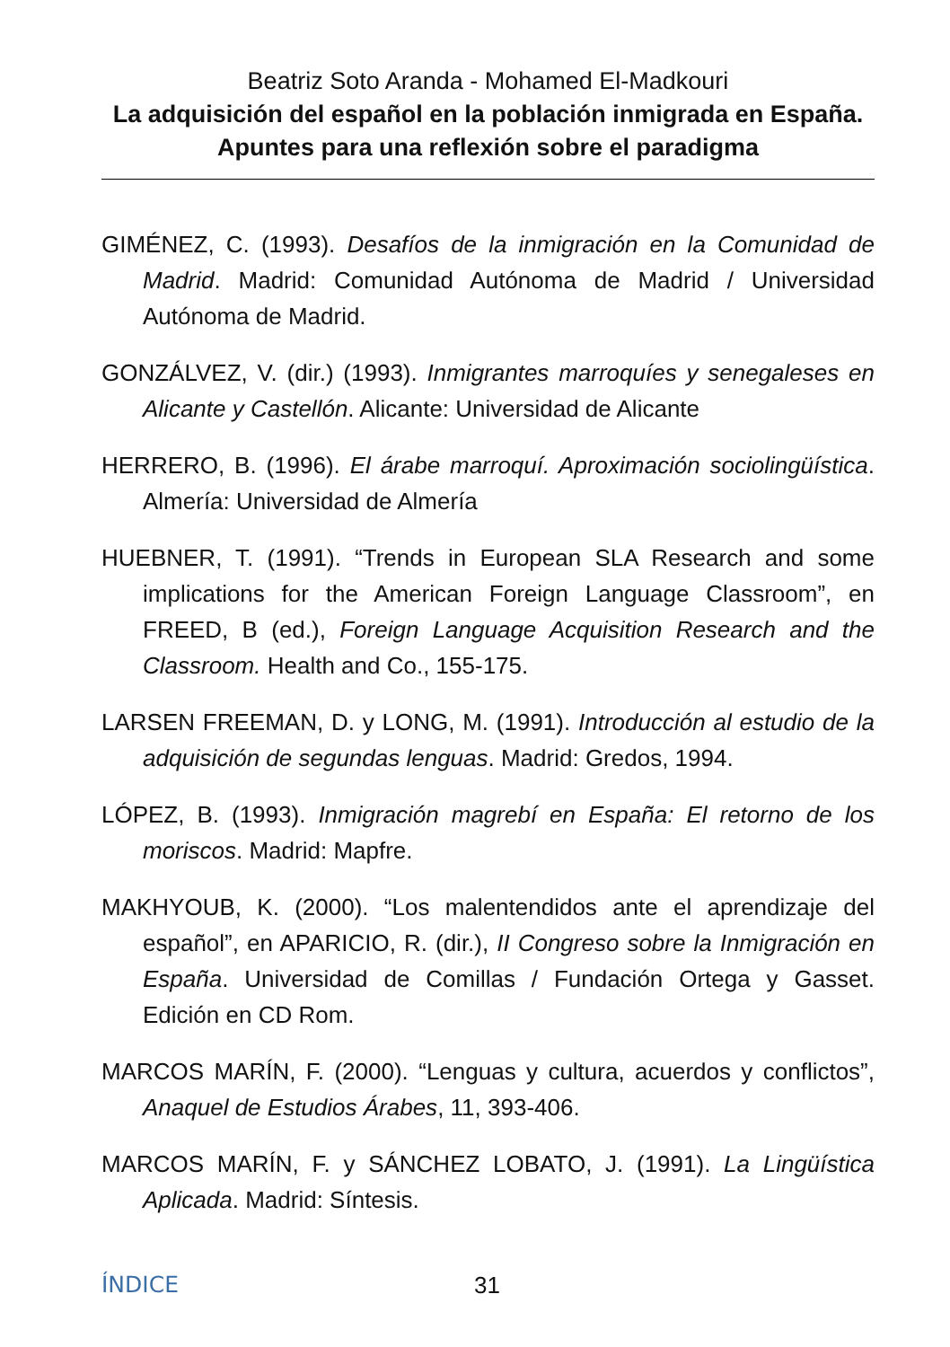Beatriz Soto Aranda - Mohamed El-Madkouri
La adquisición del español en la población inmigrada en España. Apuntes para una reflexión sobre el paradigma
GIMÉNEZ, C. (1993). Desafíos de la inmigración en la Comunidad de Madrid. Madrid: Comunidad Autónoma de Madrid / Universidad Autónoma de Madrid.
GONZÁLVEZ, V. (dir.) (1993). Inmigrantes marroquíes y senegaleses en Alicante y Castellón. Alicante: Universidad de Alicante
HERRERO, B. (1996). El árabe marroquí. Aproximación sociolingüística. Almería: Universidad de Almería
HUEBNER, T. (1991). “Trends in European SLA Research and some implications for the American Foreign Language Classroom”, en FREED, B (ed.), Foreign Language Acquisition Research and the Classroom. Health and Co., 155-175.
LARSEN FREEMAN, D. y LONG, M. (1991). Introducción al estudio de la adquisición de segundas lenguas. Madrid: Gredos, 1994.
LÓPEZ, B. (1993). Inmigración magrebí en España: El retorno de los moriscos. Madrid: Mapfre.
MAKHYOUB, K. (2000). “Los malentendidos ante el aprendizaje del español”, en APARICIO, R. (dir.), II Congreso sobre la Inmigración en España. Universidad de Comillas / Fundación Ortega y Gasset. Edición en CD Rom.
MARCOS MARÍN, F. (2000). “Lenguas y cultura, acuerdos y conflictos”, Anaquel de Estudios Árabes, 11, 393-406.
MARCOS MARÍN, F. y SÁNCHEZ LOBATO, J. (1991). La Lingüística Aplicada. Madrid: Síntesis.
ÍNDICE 31